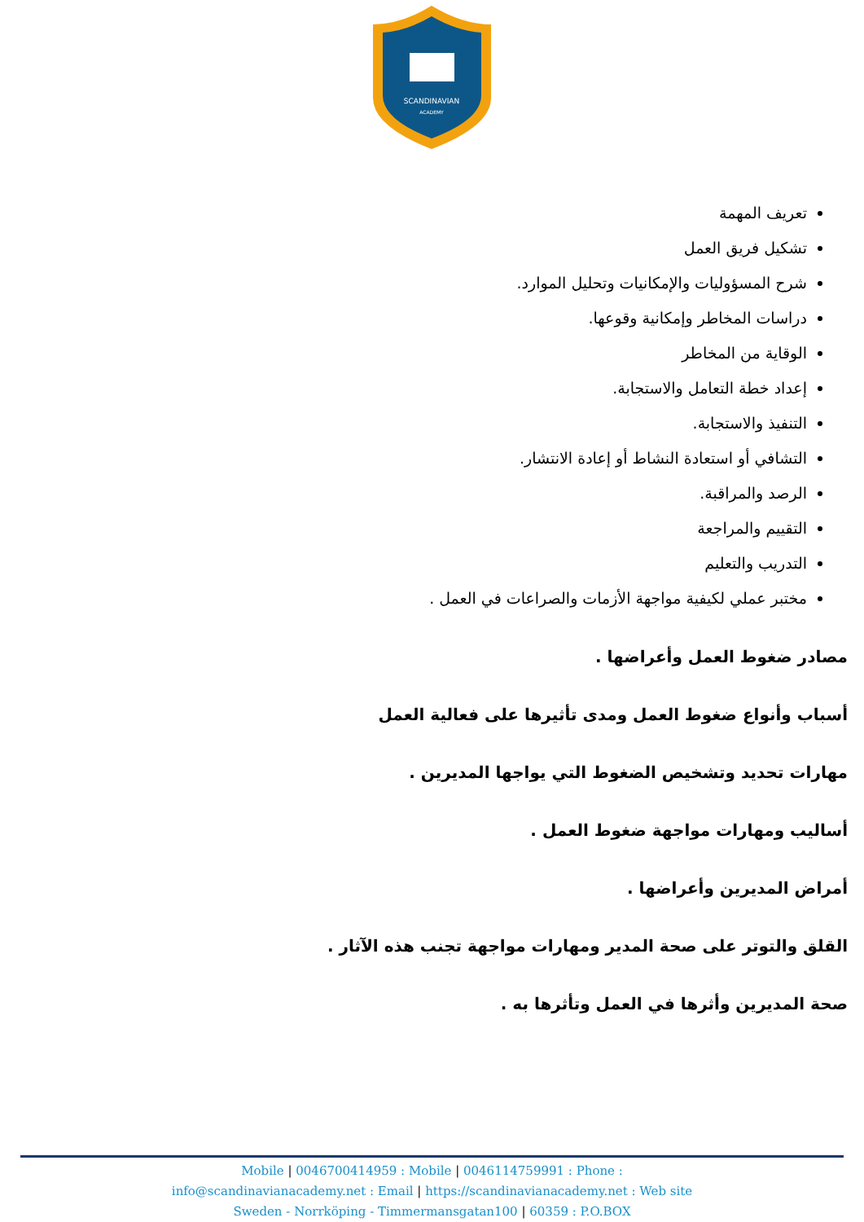SCANDINAVIAN
ACADEMY
تعريف المهمة
تشكيل فريق العمل
شرح المسؤوليات والإمكانيات وتحليل الموارد.
دراسات المخاطر وإمكانية وقوعها.
الوقاية من المخاطر
إعداد خطة التعامل والاستجابة.
التنفيذ والاستجابة.
التشافي أو استعادة النشاط أو إعادة الانتشار.
الرصد والمراقبة.
التقييم والمراجعة
التدريب والتعليم
مختبر عملي لكيفية مواجهة الأزمات والصراعات في العمل .
مصادر ضغوط العمل وأعراضها .
أسباب وأنواع ضغوط العمل ومدى تأثيرها على فعالية العمل
مهارات تحديد وتشخيص الضغوط التي يواجها المديرين .
أساليب ومهارات مواجهة ضغوط العمل .
أمراض المديرين وأعراضها .
القلق والتوتر على صحة المدير ومهارات مواجهة تجنب هذه الآثار .
صحة المديرين وأثرها في العمل وتأثرها به .
Mobile | 0046700414959 : Mobile | 0046114759991 : Phone :
info@scandinavianacademy.net : Email | https://scandinavianacademy.net : Web site
Sweden - Norrköping - Timmermansgatan100 | 60359 : P.O.BOX